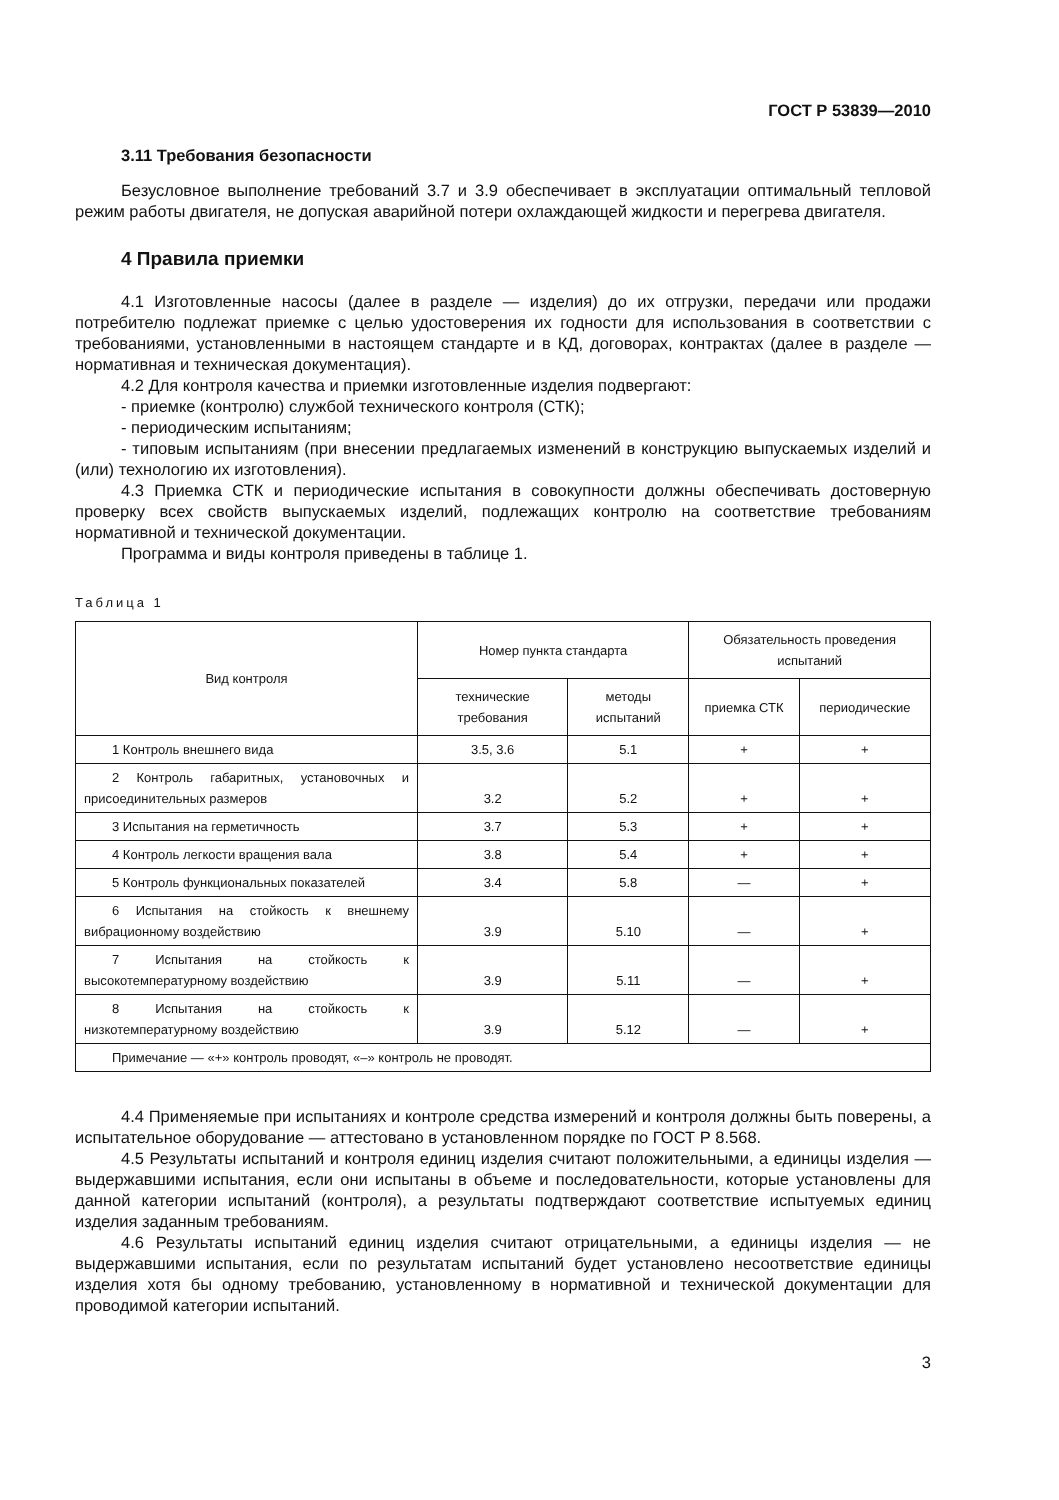ГОСТ Р 53839—2010
3.11 Требования безопасности
Безусловное выполнение требований 3.7 и 3.9 обеспечивает в эксплуатации оптимальный тепловой режим работы двигателя, не допуская аварийной потери охлаждающей жидкости и перегрева двигателя.
4 Правила приемки
4.1 Изготовленные насосы (далее в разделе — изделия) до их отгрузки, передачи или продажи потребителю подлежат приемке с целью удостоверения их годности для использования в соответствии с требованиями, установленными в настоящем стандарте и в КД, договорах, контрактах (далее в разделе — нормативная и техническая документация).
4.2 Для контроля качества и приемки изготовленные изделия подвергают:
- приемке (контролю) службой технического контроля (СТК);
- периодическим испытаниям;
- типовым испытаниям (при внесении предлагаемых изменений в конструкцию выпускаемых изделий и (или) технологию их изготовления).
4.3 Приемка СТК и периодические испытания в совокупности должны обеспечивать достоверную проверку всех свойств выпускаемых изделий, подлежащих контролю на соответствие требованиям нормативной и технической документации.
Программа и виды контроля приведены в таблице 1.
Таблица 1
| Вид контроля | Номер пункта стандарта | | Обязательность проведения испытаний | |
| --- | --- | --- | --- | --- |
| | технические требования | методы испытаний | приемка СТК | периодические |
| 1 Контроль внешнего вида | 3.5, 3.6 | 5.1 | + | + |
| 2 Контроль габаритных, установочных и присоединительных размеров | 3.2 | 5.2 | + | + |
| 3 Испытания на герметичность | 3.7 | 5.3 | + | + |
| 4 Контроль легкости вращения вала | 3.8 | 5.4 | + | + |
| 5 Контроль функциональных показателей | 3.4 | 5.8 | — | + |
| 6 Испытания на стойкость к внешнему вибрационному воздействию | 3.9 | 5.10 | — | + |
| 7 Испытания на стойкость к высокотемпературному воздействию | 3.9 | 5.11 | — | + |
| 8 Испытания на стойкость к низкотемпературному воздействию | 3.9 | 5.12 | — | + |
| Примечание — «+» контроль проводят, «–» контроль не проводят. | | | | |
4.4 Применяемые при испытаниях и контроле средства измерений и контроля должны быть поверены, а испытательное оборудование — аттестовано в установленном порядке по ГОСТ Р 8.568.
4.5 Результаты испытаний и контроля единиц изделия считают положительными, а единицы изделия — выдержавшими испытания, если они испытаны в объеме и последовательности, которые установлены для данной категории испытаний (контроля), а результаты подтверждают соответствие испытуемых единиц изделия заданным требованиям.
4.6 Результаты испытаний единиц изделия считают отрицательными, а единицы изделия — не выдержавшими испытания, если по результатам испытаний будет установлено несоответствие единицы изделия хотя бы одному требованию, установленному в нормативной и технической документации для проводимой категории испытаний.
3